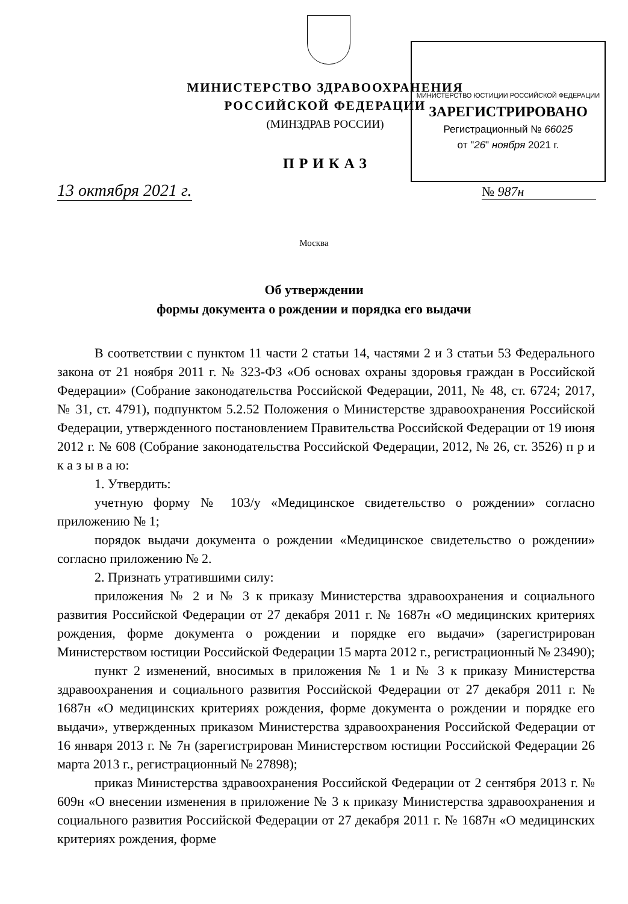МИНИСТЕРСТВО ЗДРАВООХРАНЕНИЯ
РОССИЙСКОЙ ФЕДЕРАЦИИ
(МИНЗДРАВ РОССИИ)
МИНИСТЕРСТВО ЮСТИЦИИ РОССИЙСКОЙ ФЕДЕРАЦИИ
ЗАРЕГИСТРИРОВАНО
Регистрационный № 66025
от "26" ноября 2021 г.
ПРИКАЗ
13 октября 2021 г. № 987н
Москва
Об утверждении
формы документа о рождении и порядка его выдачи
В соответствии с пунктом 11 части 2 статьи 14, частями 2 и 3 статьи 53 Федерального закона от 21 ноября 2011 г. № 323-ФЗ «Об основах охраны здоровья граждан в Российской Федерации» (Собрание законодательства Российской Федерации, 2011, № 48, ст. 6724; 2017, № 31, ст. 4791), подпунктом 5.2.52 Положения о Министерстве здравоохранения Российской Федерации, утвержденного постановлением Правительства Российской Федерации от 19 июня 2012 г. № 608 (Собрание законодательства Российской Федерации, 2012, № 26, ст. 3526) п р и к а з ы в а ю:
1. Утвердить:
учетную форму № 103/у «Медицинское свидетельство о рождении» согласно приложению № 1;
порядок выдачи документа о рождении «Медицинское свидетельство о рождении» согласно приложению № 2.
2. Признать утратившими силу:
приложения № 2 и № 3 к приказу Министерства здравоохранения и социального развития Российской Федерации от 27 декабря 2011 г. № 1687н «О медицинских критериях рождения, форме документа о рождении и порядке его выдачи» (зарегистрирован Министерством юстиции Российской Федерации 15 марта 2012 г., регистрационный № 23490);
пункт 2 изменений, вносимых в приложения № 1 и № 3 к приказу Министерства здравоохранения и социального развития Российской Федерации от 27 декабря 2011 г. № 1687н «О медицинских критериях рождения, форме документа о рождении и порядке его выдачи», утвержденных приказом Министерства здравоохранения Российской Федерации от 16 января 2013 г. № 7н (зарегистрирован Министерством юстиции Российской Федерации 26 марта 2013 г., регистрационный № 27898);
приказ Министерства здравоохранения Российской Федерации от 2 сентября 2013 г. № 609н «О внесении изменения в приложение № 3 к приказу Министерства здравоохранения и социального развития Российской Федерации от 27 декабря 2011 г. № 1687н «О медицинских критериях рождения, форме